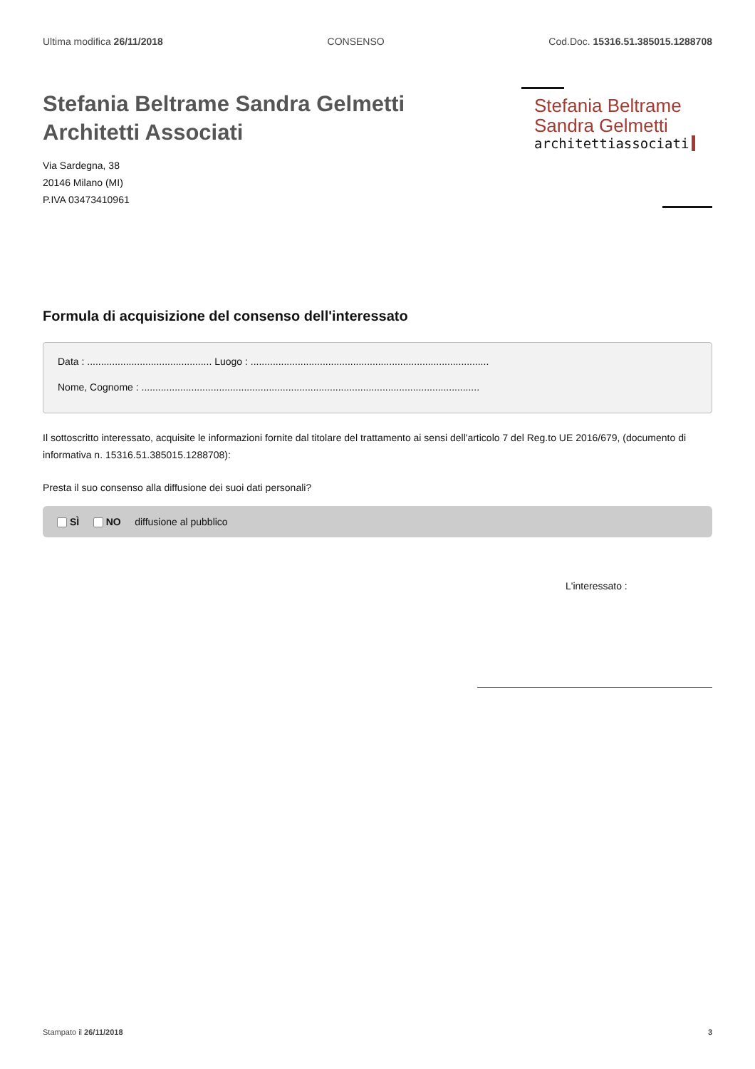Ultima modifica 26/11/2018 CONSENSO Cod.Doc. 15316.51.385015.1288708
Stefania Beltrame Sandra Gelmetti
Architetti Associati
Via Sardegna, 38
20146 Milano (MI)
P.IVA 03473410961
Stefania Beltrame
Sandra Gelmetti
architettiassociati
Formula di acquisizione del consenso dell'interessato
Data : ............................................. Luogo : ......................................................................................
Nome, Cognome : ..........................................................................................................................
Il sottoscritto interessato, acquisite le informazioni fornite dal titolare del trattamento ai sensi dell'articolo 7 del Reg.to UE 2016/679, (documento di informativa n. 15316.51.385015.1288708):
Presta il suo consenso alla diffusione dei suoi dati personali?
SÌ NO diffusione al pubblico
L'interessato :
Stampato il 26/11/2018 3